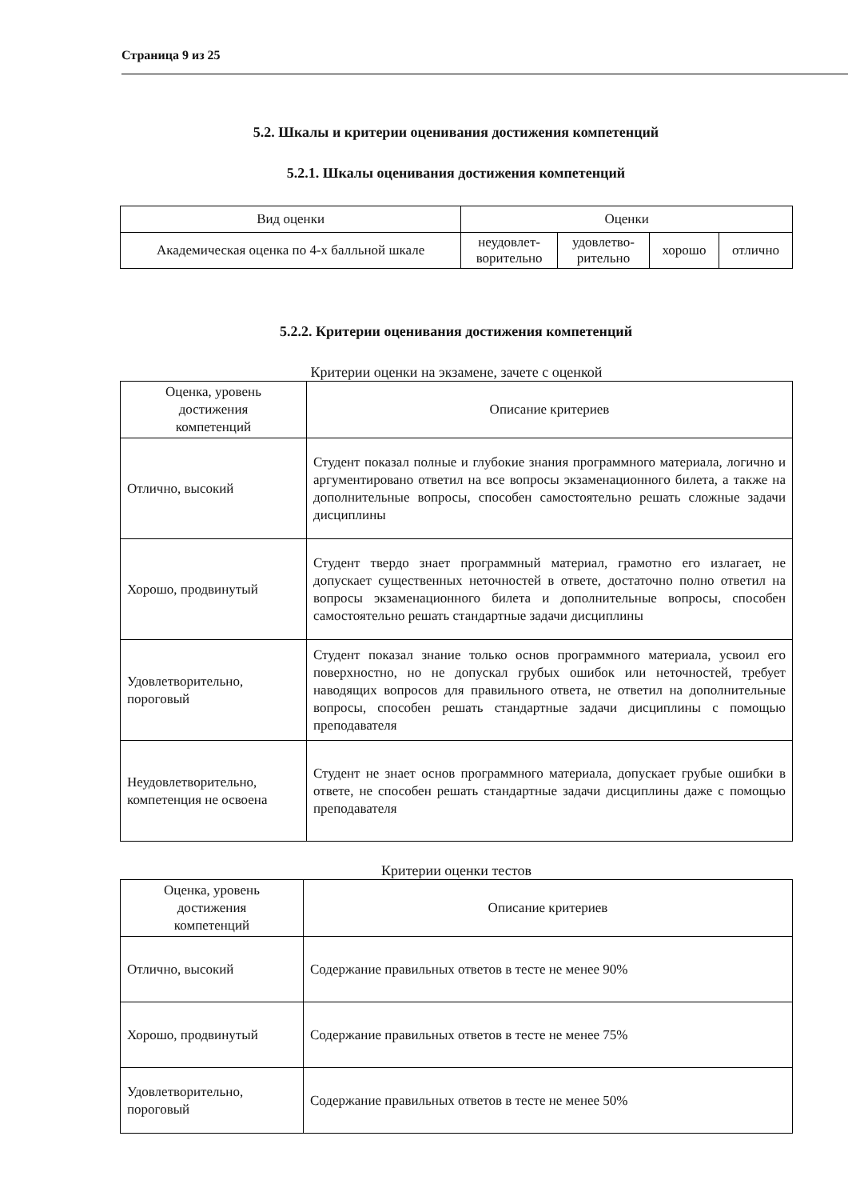Страница 9 из 25
5.2. Шкалы и критерии оценивания достижения компетенций
5.2.1. Шкалы оценивания достижения компетенций
| Вид оценки | Оценки | | | |
| --- | --- | --- | --- | --- |
| Академическая оценка по 4-х балльной шкале | неудовлет- ворительно | удовлетво- рительно | хорошо | отлично |
5.2.2. Критерии оценивания достижения компетенций
Критерии оценки на экзамене, зачете с оценкой
| Оценка, уровень достижения компетенций | Описание критериев |
| --- | --- |
| Отлично, высокий | Студент показал полные и глубокие знания программного материала, логично и аргументировано ответил на все вопросы экзаменационного билета, а также на дополнительные вопросы, способен самостоятельно решать сложные задачи дисциплины |
| Хорошо, продвинутый | Студент твердо знает программный материал, грамотно его излагает, не допускает существенных неточностей в ответе, достаточно полно ответил на вопросы экзаменационного билета и дополнительные вопросы, способен самостоятельно решать стандартные задачи дисциплины |
| Удовлетворительно, пороговый | Студент показал знание только основ программного материала, усвоил его поверхностно, но не допускал грубых ошибок или неточностей, требует наводящих вопросов для правильного ответа, не ответил на дополнительные вопросы, способен решать стандартные задачи дисциплины с помощью преподавателя |
| Неудовлетворительно, компетенция не освоена | Студент не знает основ программного материала, допускает грубые ошибки в ответе, не способен решать стандартные задачи дисциплины даже с помощью преподавателя |
Критерии оценки тестов
| Оценка, уровень достижения компетенций | Описание критериев |
| --- | --- |
| Отлично, высокий | Содержание правильных ответов в тесте не менее 90% |
| Хорошо, продвинутый | Содержание правильных ответов в тесте не менее 75% |
| Удовлетворительно, пороговый | Содержание правильных ответов в тесте не менее 50% |